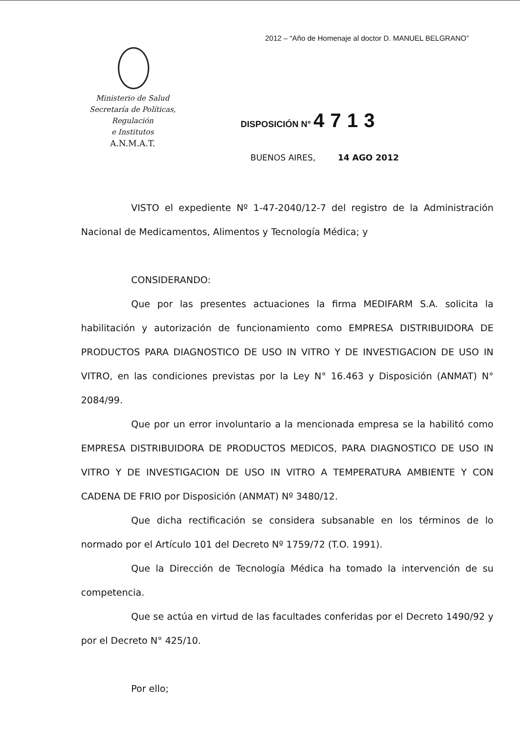2012 – “Año de Homenaje al doctor D. MANUEL BELGRANO”
Ministerio de Salud
Secretaría de Políticas, Regulación
e Institutos
A.N.M.A.T.
DISPOSICIÓN N° 4713
BUENOS AIRES, 14 AGO 2012
VISTO el expediente Nº 1-47-2040/12-7 del registro de la Administración Nacional de Medicamentos, Alimentos y Tecnología Médica; y
CONSIDERANDO:
Que por las presentes actuaciones la firma MEDIFARM S.A. solicita la habilitación y autorización de funcionamiento como EMPRESA DISTRIBUIDORA DE PRODUCTOS PARA DIAGNOSTICO DE USO IN VITRO Y DE INVESTIGACION DE USO IN VITRO, en las condiciones previstas por la Ley N° 16.463 y Disposición (ANMAT) N° 2084/99.
Que por un error involuntario a la mencionada empresa se la habilitó como EMPRESA DISTRIBUIDORA DE PRODUCTOS MEDICOS, PARA DIAGNOSTICO DE USO IN VITRO Y DE INVESTIGACION DE USO IN VITRO A TEMPERATURA AMBIENTE Y CON CADENA DE FRIO por Disposición (ANMAT) Nº 3480/12.
Que dicha rectificación se considera subsanable en los términos de lo normado por el Artículo 101 del Decreto Nº 1759/72 (T.O. 1991).
Que la Dirección de Tecnología Médica ha tomado la intervención de su competencia.
Que se actúa en virtud de las facultades conferidas por el Decreto 1490/92 y por el Decreto N° 425/10.
Por ello;